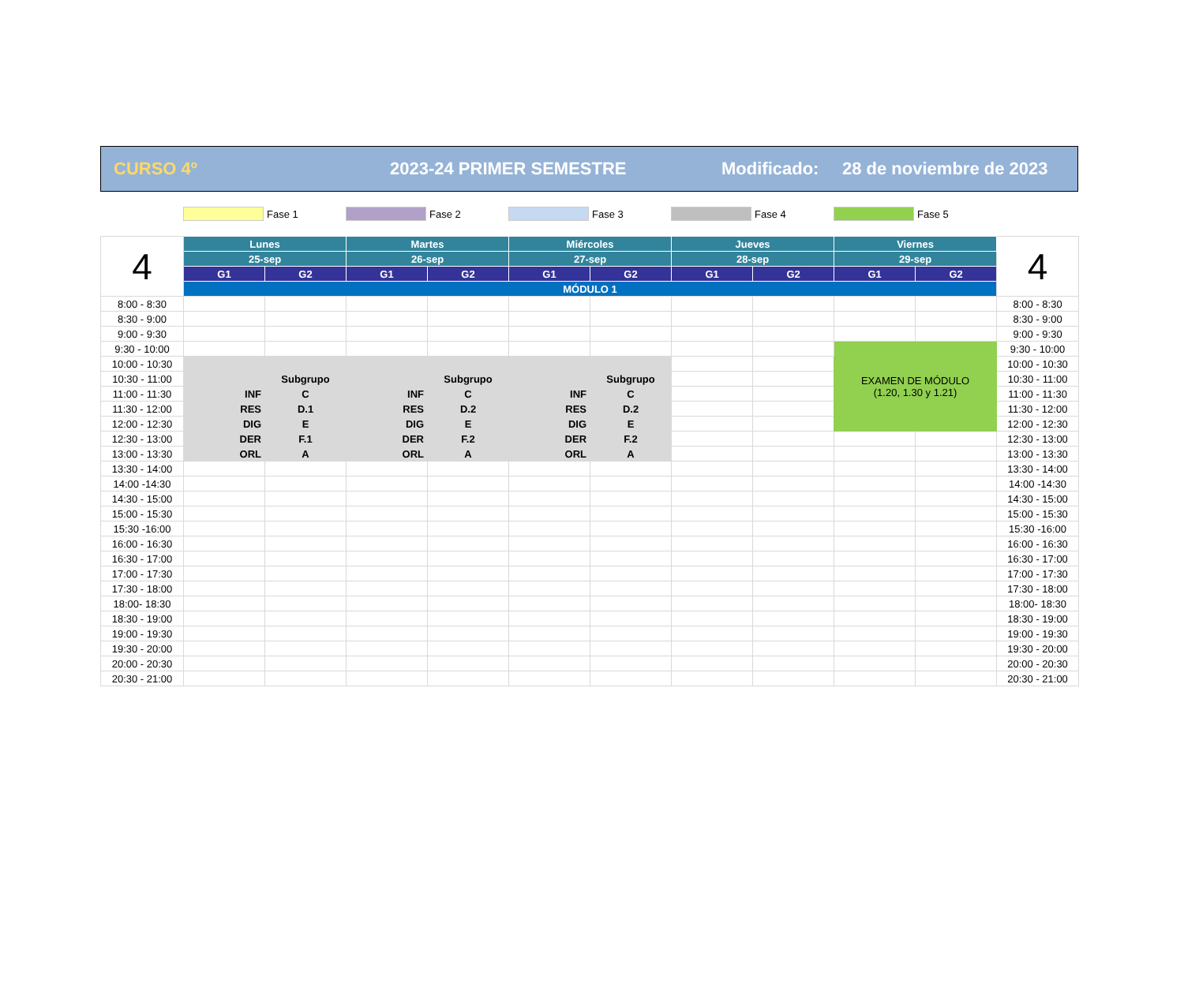CURSO 4º 2023-24 PRIMER SEMESTRE Modificado: 28 de noviembre de 2023
Fase 1 Fase 2 Fase 3 Fase 4 Fase 5
| 4 | Lunes | | Martes | | Miércoles | | Jueves | | Viernes | | 4 |
| | 25-sep | | 26-sep | | 27-sep | | 28-sep | | 29-sep | | |
| | G1 | G2 | G1 | G2 | G1 | G2 | G1 | G2 | G1 | G2 | |
| | MÓDULO 1 | | | | | | | | | | |
| 8:00 - 8:30 | | | | | | | | | | | 8:00 - 8:30 |
| 8:30 - 9:00 | | | | | | | | | | | 8:30 - 9:00 |
| 9:00 - 9:30 | | | | | | | | | | | 9:00 - 9:30 |
| 9:30 - 10:00 | | | | | | | | | EXAMEN DE MÓDULO (1.20, 1.30 y 1.21) | | 9:30 - 10:00 |
| 10:00 - 10:30 | | | | | | | | | | | 10:00 - 10:30 |
| 10:30 - 11:00 | | Subgrupo | | Subgrupo | | Subgrupo | | | | | 10:30 - 11:00 |
| 11:00 - 11:30 | INF | C | INF | C | INF | C | | | | | 11:00 - 11:30 |
| 11:30 - 12:00 | RES | D.1 | RES | D.2 | RES | D.2 | | | | | 11:30 - 12:00 |
| 12:00 - 12:30 | DIG | E | DIG | E | DIG | E | | | | | 12:00 - 12:30 |
| 12:30 - 13:00 | DER | F.1 | DER | F.2 | DER | F.2 | | | | | 12:30 - 13:00 |
| 13:00 - 13:30 | ORL | A | ORL | A | ORL | A | | | | | 13:00 - 13:30 |
| 13:30 - 14:00 | | | | | | | | | | | 13:30 - 14:00 |
| 14:00 -14:30 | | | | | | | | | | | 14:00 -14:30 |
| 14:30 - 15:00 | | | | | | | | | | | 14:30 - 15:00 |
| 15:00 - 15:30 | | | | | | | | | | | 15:00 - 15:30 |
| 15:30 -16:00 | | | | | | | | | | | 15:30 -16:00 |
| 16:00 - 16:30 | | | | | | | | | | | 16:00 - 16:30 |
| 16:30 - 17:00 | | | | | | | | | | | 16:30 - 17:00 |
| 17:00 - 17:30 | | | | | | | | | | | 17:00 - 17:30 |
| 17:30 - 18:00 | | | | | | | | | | | 17:30 - 18:00 |
| 18:00- 18:30 | | | | | | | | | | | 18:00- 18:30 |
| 18:30 - 19:00 | | | | | | | | | | | 18:30 - 19:00 |
| 19:00 - 19:30 | | | | | | | | | | | 19:00 - 19:30 |
| 19:30 - 20:00 | | | | | | | | | | | 19:30 - 20:00 |
| 20:00 - 20:30 | | | | | | | | | | | 20:00 - 20:30 |
| 20:30 - 21:00 | | | | | | | | | | | 20:30 - 21:00 |